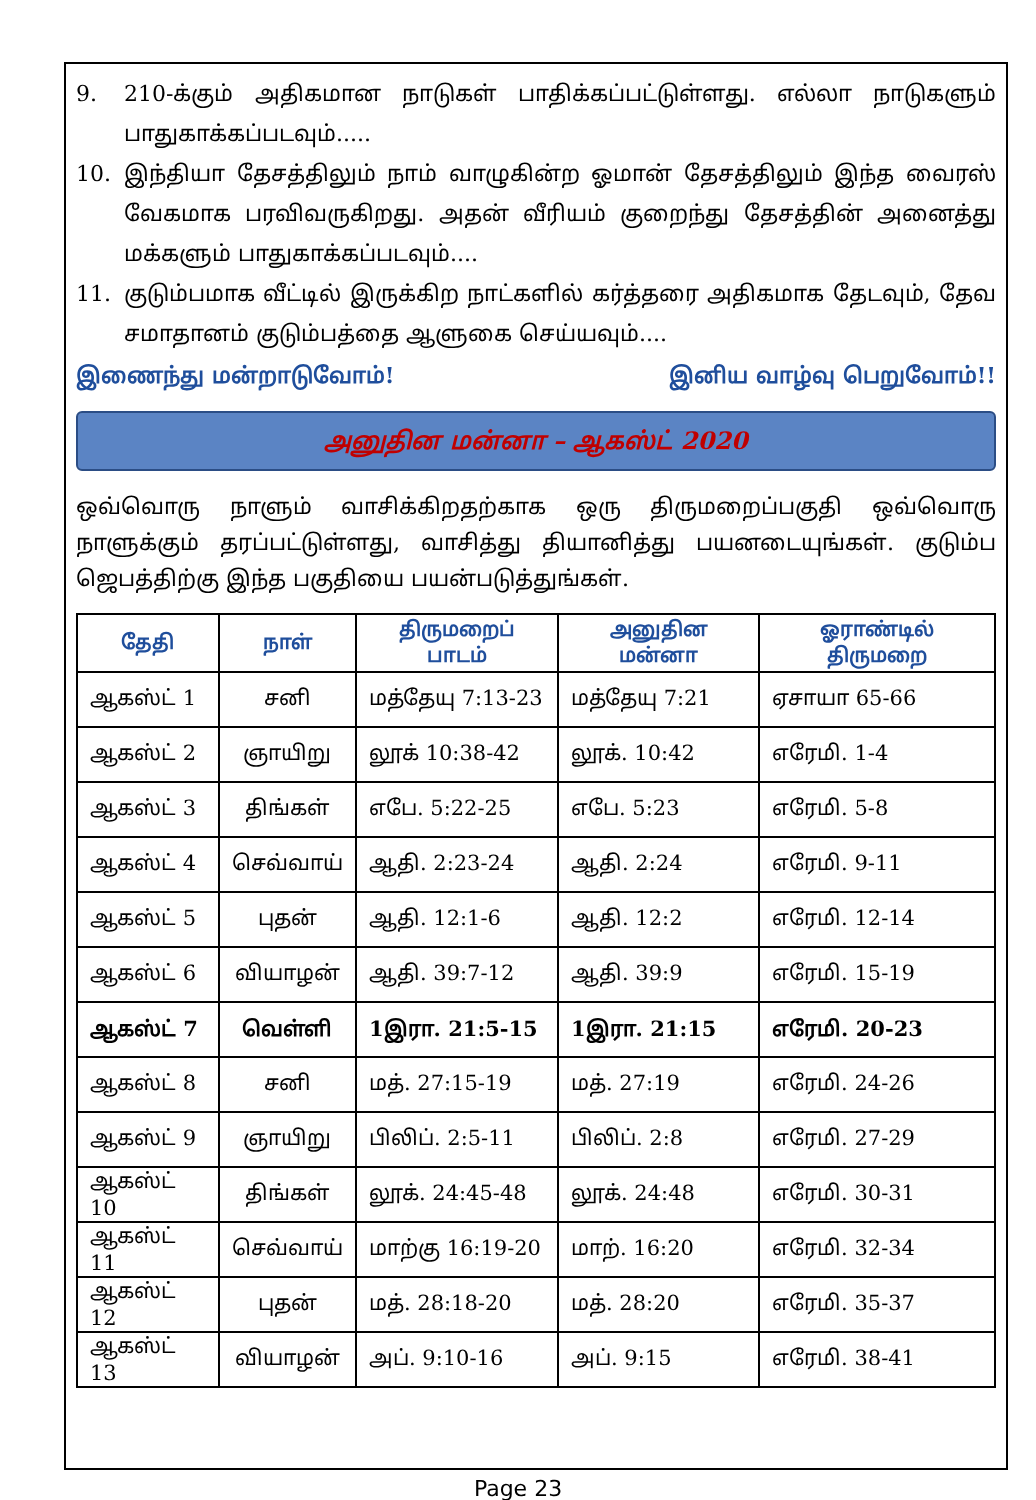9. 210-க்கும் அதிகமான நாடுகள் பாதிக்கப்பட்டுள்ளது. எல்லா நாடுகளும் பாதுகாக்கப்படவும்.....
10. இந்தியா தேசத்திலும் நாம் வாழுகின்ற ஓமான் தேசத்திலும் இந்த வைரஸ் வேகமாக பரவிவருகிறது. அதன் வீரியம் குறைந்து தேசத்தின் அனைத்து மக்களும் பாதுகாக்கப்படவும்....
11. குடும்பமாக வீட்டில் இருக்கிற நாட்களில் கர்த்தரை அதிகமாக தேடவும், தேவ சமாதானம் குடும்பத்தை ஆளுகை செய்யவும்....
இணைந்து மன்றாடுவோம்! இனிய வாழ்வு பெறுவோம்!!
அனுதின மன்னா – ஆகஸ்ட் 2020
ஒவ்வொரு நாளும் வாசிக்கிறதற்காக ஒரு திருமறைப்பகுதி ஒவ்வொரு நாளுக்கும் தரப்பட்டுள்ளது, வாசித்து தியானித்து பயனடையுங்கள். குடும்ப ஜெபத்திற்கு இந்த பகுதியை பயன்படுத்துங்கள்.
| தேதி | நாள் | திருமறைப் பாடம் | அனுதின மன்னா | ஓராண்டில் திருமறை |
| --- | --- | --- | --- | --- |
| ஆகஸ்ட் 1 | சனி | மத்தேயு 7:13-23 | மத்தேயு 7:21 | ஏசாயா 65-66 |
| ஆகஸ்ட் 2 | ஞாயிறு | லூக் 10:38-42 | லூக். 10:42 | எரேமி. 1-4 |
| ஆகஸ்ட் 3 | திங்கள் | எபே. 5:22-25 | எபே. 5:23 | எரேமி. 5-8 |
| ஆகஸ்ட் 4 | செவ்வாய் | ஆதி. 2:23-24 | ஆதி. 2:24 | எரேமி. 9-11 |
| ஆகஸ்ட் 5 | புதன் | ஆதி. 12:1-6 | ஆதி. 12:2 | எரேமி. 12-14 |
| ஆகஸ்ட் 6 | வியாழன் | ஆதி. 39:7-12 | ஆதி. 39:9 | எரேமி. 15-19 |
| ஆகஸ்ட் 7 | வெள்ளி | 1இரா. 21:5-15 | 1இரா. 21:15 | எரேமி. 20-23 |
| ஆகஸ்ட் 8 | சனி | மத். 27:15-19 | மத். 27:19 | எரேமி. 24-26 |
| ஆகஸ்ட் 9 | ஞாயிறு | பிலிப். 2:5-11 | பிலிப். 2:8 | எரேமி. 27-29 |
| ஆகஸ்ட் 10 | திங்கள் | லூக். 24:45-48 | லூக். 24:48 | எரேமி. 30-31 |
| ஆகஸ்ட் 11 | செவ்வாய் | மாற்கு 16:19-20 | மாற். 16:20 | எரேமி. 32-34 |
| ஆகஸ்ட் 12 | புதன் | மத். 28:18-20 | மத். 28:20 | எரேமி. 35-37 |
| ஆகஸ்ட் 13 | வியாழன் | அப். 9:10-16 | அப். 9:15 | எரேமி. 38-41 |
Page 23